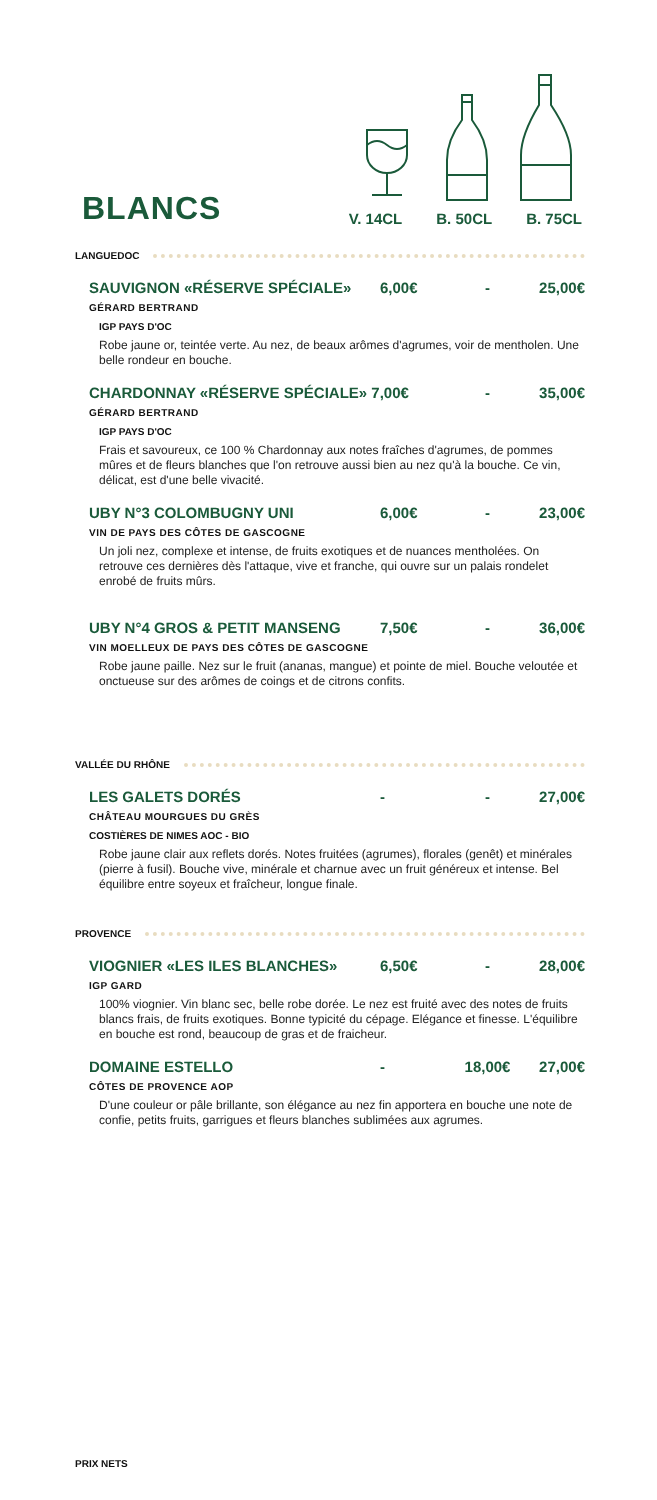BLANCS V. 14CL B. 50CL B. 75CL
LANGUEDOC
SAUVIGNON «RÉSERVE SPÉCIALE» 6,00€ - 25,00€
GÉRARD BERTRAND
IGP PAYS D'OC
Robe jaune or, teintée verte. Au nez, de beaux arômes d'agrumes, voir de mentholen. Une belle rondeur en bouche.
CHARDONNAY «RÉSERVE SPÉCIALE» 7,00€ - 35,00€
GÉRARD BERTRAND
IGP PAYS D'OC
Frais et savoureux, ce 100 % Chardonnay aux notes fraîches d'agrumes, de pommes mûres et de fleurs blanches que l'on retrouve aussi bien au nez qu'à la bouche. Ce vin, délicat, est d'une belle vivacité.
UBY N°3 COLOMBUGNY UNI 6,00€ - 23,00€
VIN DE PAYS DES CÔTES DE GASCOGNE
Un joli nez, complexe et intense, de fruits exotiques et de nuances mentholées. On retrouve ces dernières dès l'attaque, vive et franche, qui ouvre sur un palais rondelet enrobé de fruits mûrs.
UBY N°4 GROS & PETIT MANSENG 7,50€ - 36,00€
VIN MOELLEUX DE PAYS DES CÔTES DE GASCOGNE
Robe jaune paille. Nez sur le fruit (ananas, mangue) et pointe de miel. Bouche veloutée et onctueuse sur des arômes de coings et de citrons confits.
VALLÉE DU RHÔNE
LES GALETS DORÉS - - 27,00€
CHÂTEAU MOURGUES DU GRÈS
COSTIÈRES DE NIMES AOC - BIO
Robe jaune clair aux reflets dorés. Notes fruitées (agrumes), florales (genêt) et minérales (pierre à fusil). Bouche vive, minérale et charnue avec un fruit généreux et intense. Bel équilibre entre soyeux et fraîcheur, longue finale.
PROVENCE
VIOGNIER «LES ILES BLANCHES» 6,50€ - 28,00€
IGP GARD
100% viognier. Vin blanc sec, belle robe dorée. Le nez est fruité avec des notes de fruits blancs frais, de fruits exotiques. Bonne typicité du cépage. Elégance et finesse. L'équilibre en bouche est rond, beaucoup de gras et de fraicheur.
DOMAINE ESTELLO - 18,00€ 27,00€
CÔTES DE PROVENCE AOP
D'une couleur or pâle brillante, son élégance au nez fin apportera en bouche une note de confie, petits fruits, garrigues et fleurs blanches sublimées aux agrumes.
PRIX NETS